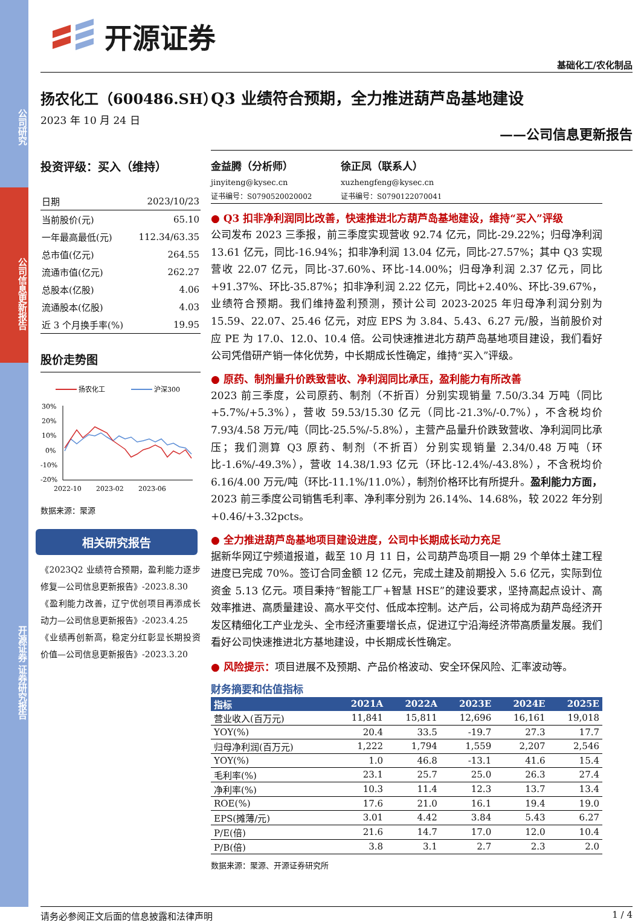公司研究
公司信息更新报告
开源证券 证券研究报告
开源证券
基础化工/农化制品
扬农化工（600486.SH） Q3 业绩符合预期，全力推进葫芦岛基地建设
2023 年 10 月 24 日
——公司信息更新报告
投资评级：买入（维持）
| 日期 | 2023/10/23 |
| 当前股价(元) | 65.10 |
| 一年最高最低(元) | 112.34/63.35 |
| 总市值(亿元) | 264.55 |
| 流通市值(亿元) | 262.27 |
| 总股本(亿股) | 4.06 |
| 流通股本(亿股) | 4.03 |
| 近 3 个月换手率(%) | 19.95 |
股价走势图
扬农化工
沪深300
30%
20%
10%
0%
-10%
-20%
2022-10
2023-02
2023-06
数据来源：聚源
相关研究报告
《2023Q2 业绩符合预期，盈利能力逐步修复—公司信息更新报告》-2023.8.30
《盈利能力改善，辽宁优创项目再添成长动力—公司信息更新报告》-2023.4.25
《业绩再创新高，稳定分红彰显长期投资价值—公司信息更新报告》-2023.3.20
金益腾（分析师）
jinyiteng@kysec.cn
证书编号：S0790520020002
徐正凤（联系人）
xuzhengfeng@kysec.cn
证书编号：S0790122070041
● Q3 扣非净利润同比改善，快速推进北方葫芦岛基地建设，维持“买入”评级
公司发布 2023 三季报，前三季度实现营收 92.74 亿元，同比-29.22%；归母净利润 13.61 亿元，同比-16.94%；扣非净利润 13.04 亿元，同比-27.57%；其中 Q3 实现营收 22.07 亿元，同比-37.60%、环比-14.00%；归母净利润 2.37 亿元，同比+91.37%、环比-35.87%；扣非净利润 2.22 亿元，同比+2.40%、环比-39.67%，业绩符合预期。我们维持盈利预测，预计公司 2023-2025 年归母净利润分别为 15.59、22.07、25.46 亿元，对应 EPS 为 3.84、5.43、6.27 元/股，当前股价对应 PE 为 17.0、12.0、10.4 倍。公司快速推进北方葫芦岛基地项目建设，我们看好公司凭借研产销一体化优势，中长期成长性确定，维持“买入”评级。
● 原药、制剂量升价跌致营收、净利润同比承压，盈利能力有所改善
2023 前三季度，公司原药、制剂（不折百）分别实现销量 7.50/3.34 万吨（同比+5.7%/+5.3%），营收 59.53/15.30 亿元（同比-21.3%/-0.7%），不含税均价 7.93/4.58 万元/吨（同比-25.5%/-5.8%），主营产品量升价跌致营收、净利润同比承压；我们测算 Q3 原药、制剂（不折百）分别实现销量 2.34/0.48 万吨（环比-1.6%/-49.3%），营收 14.38/1.93 亿元（环比-12.4%/-43.8%），不含税均价 6.16/4.00 万元/吨（环比-11.1%/11.0%），制剂价格环比有所提升。盈利能力方面，2023 前三季度公司销售毛利率、净利率分别为 26.14%、14.68%，较 2022 年分别+0.46/+3.32pcts。
● 全力推进葫芦岛基地项目建设进度，公司中长期成长动力充足
据新华网辽宁频道报道，截至 10 月 11 日，公司葫芦岛项目一期 29 个单体土建工程进度已完成 70%。签订合同金额 12 亿元，完成土建及前期投入 5.6 亿元，实际到位资金 5.13 亿元。项目秉持“智能工厂+智慧 HSE”的建设要求，坚持高起点设计、高效率推进、高质量建设、高水平交付、低成本控制。达产后，公司将成为葫芦岛经济开发区精细化工产业龙头、全市经济重要增长点，促进辽宁沿海经济带高质量发展。我们看好公司快速推进北方基地建设，中长期成长性确定。
● 风险提示：项目进展不及预期、产品价格波动、安全环保风险、汇率波动等。
财务摘要和估值指标
| 指标 | 2021A | 2022A | 2023E | 2024E | 2025E |
| --- | --- | --- | --- | --- | --- |
| 营业收入(百万元) | 11,841 | 15,811 | 12,696 | 16,161 | 19,018 |
| YOY(%) | 20.4 | 33.5 | -19.7 | 27.3 | 17.7 |
| 归母净利润(百万元) | 1,222 | 1,794 | 1,559 | 2,207 | 2,546 |
| YOY(%) | 1.0 | 46.8 | -13.1 | 41.6 | 15.4 |
| 毛利率(%) | 23.1 | 25.7 | 25.0 | 26.3 | 27.4 |
| 净利率(%) | 10.3 | 11.4 | 12.3 | 13.7 | 13.4 |
| ROE(%) | 17.6 | 21.0 | 16.1 | 19.4 | 19.0 |
| EPS(摊薄/元) | 3.01 | 4.42 | 3.84 | 5.43 | 6.27 |
| P/E(倍) | 21.6 | 14.7 | 17.0 | 12.0 | 10.4 |
| P/B(倍) | 3.8 | 3.1 | 2.7 | 2.3 | 2.0 |
数据来源：聚源、开源证券研究所
请务必参阅正文后面的信息披露和法律声明 1 / 4